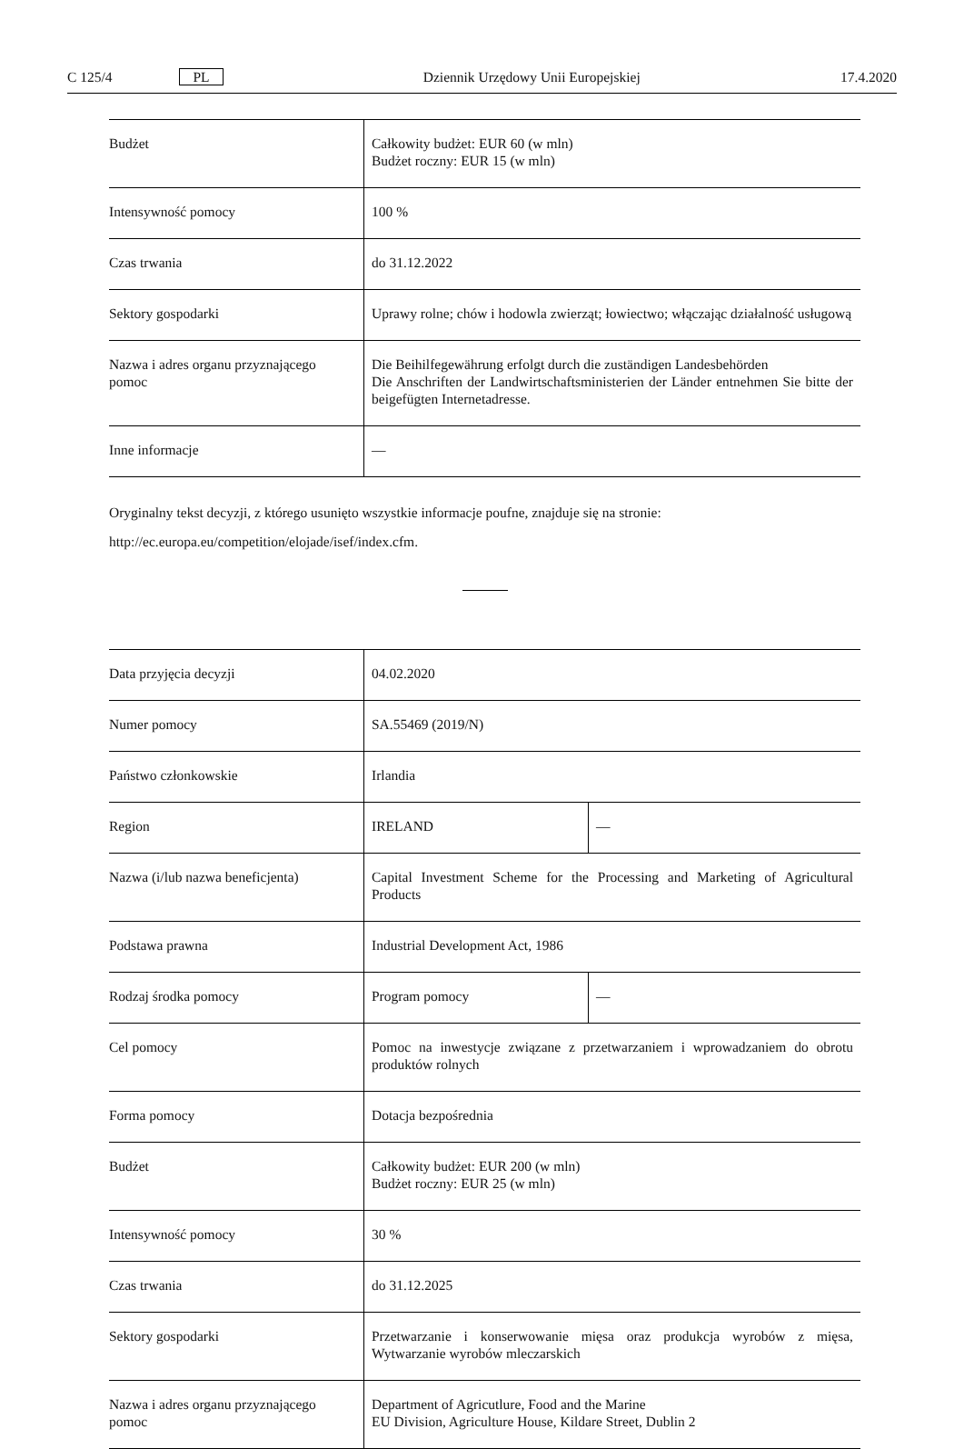C 125/4 PL Dziennik Urzędowy Unii Europejskiej 17.4.2020
| Budżet | Całkowity budżet: EUR 60 (w mln) Budżet roczny: EUR 15 (w mln) |
| Intensywność pomocy | 100 % |
| Czas trwania | do 31.12.2022 |
| Sektory gospodarki | Uprawy rolne; chów i hodowla zwierząt; łowiectwo; włączając działalność usługową |
| Nazwa i adres organu przyznającego pomoc | Die Beihilfegewährung erfolgt durch die zuständigen Landesbehörden Die Anschriften der Landwirtschaftsministerien der Länder entnehmen Sie bitte der beigefügten Internetadresse. |
| Inne informacje | — |
Oryginalny tekst decyzji, z którego usunięto wszystkie informacje poufne, znajduje się na stronie:
http://ec.europa.eu/competition/elojade/isef/index.cfm.
| Data przyjęcia decyzji | 04.02.2020 | |
| Numer pomocy | SA.55469 (2019/N) | |
| Państwo członkowskie | Irlandia | |
| Region | IRELAND | — |
| Nazwa (i/lub nazwa beneficjenta) | Capital Investment Scheme for the Processing and Marketing of Agricultural Products | |
| Podstawa prawna | Industrial Development Act, 1986 | |
| Rodzaj środka pomocy | Program pomocy | — |
| Cel pomocy | Pomoc na inwestycje związane z przetwarzaniem i wprowadzaniem do obrotu produktów rolnych | |
| Forma pomocy | Dotacja bezpośrednia | |
| Budżet | Całkowity budżet: EUR 200 (w mln) Budżet roczny: EUR 25 (w mln) | |
| Intensywność pomocy | 30 % | |
| Czas trwania | do 31.12.2025 | |
| Sektory gospodarki | Przetwarzanie i konserwowanie mięsa oraz produkcja wyrobów z mięsa, Wytwarzanie wyrobów mleczarskich | |
| Nazwa i adres organu przyznającego pomoc | Department of Agricutlure, Food and the Marine EU Division, Agriculture House, Kildare Street, Dublin 2 | |